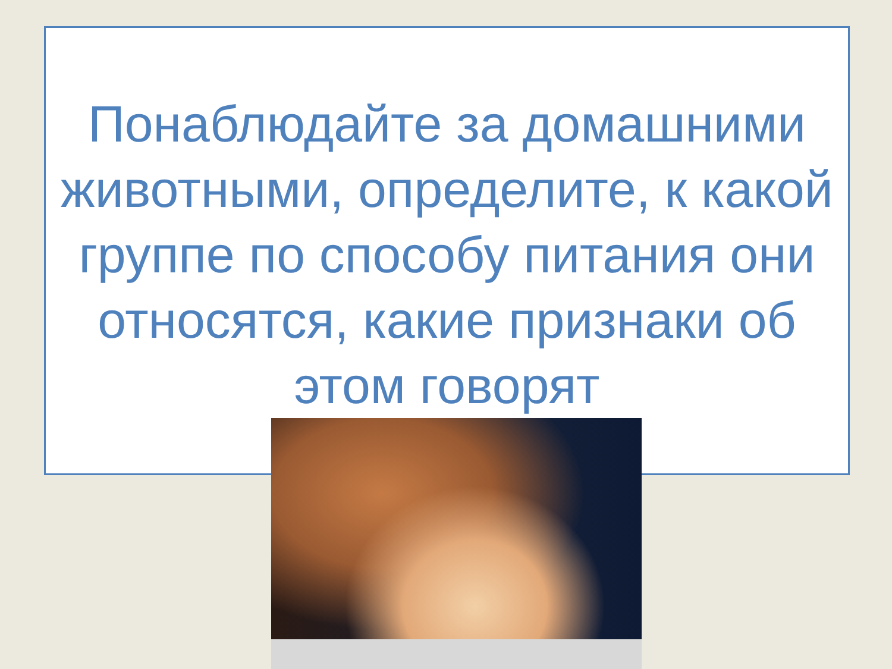Понаблюдайте за домашними животными, определите, к какой группе по способу питания они относятся, какие признаки об этом говорят